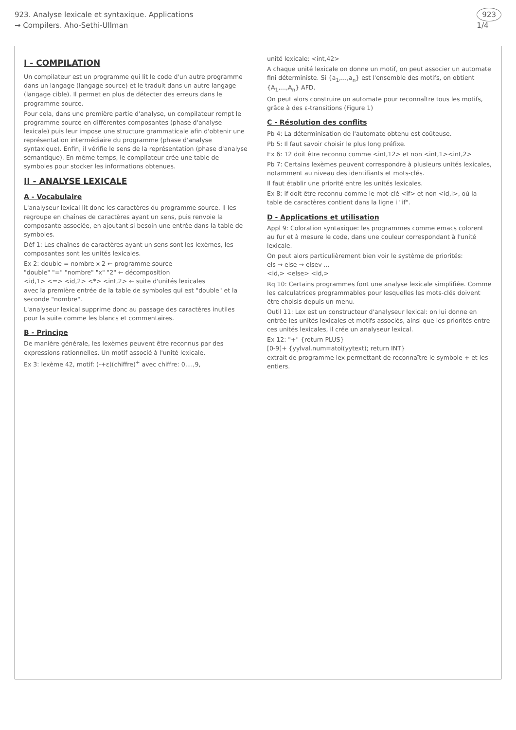923. Analyse lexicale et syntaxique. Applications
→ Compilers. Aho-Sethi-Ullman
923
1/4
I - COMPILATION
Un compilateur est un programme qui lit le code d'un autre programme dans un langage (langage source) et le traduit dans un autre langage (langage cible). Il permet en plus de détecter des erreurs dans le programme source.
Pour cela, dans une première partie d'analyse, un compilateur rompt le programme source en différentes composantes (phase d'analyse lexicale) puis leur impose une structure grammaticale afin d'obtenir une représentation intermédiaire du programme (phase d'analyse syntaxique). Enfin, il vérifie le sens de la représentation (phase d'analyse sémantique). En même temps, le compilateur crée une table de symboles pour stocker les informations obtenues.
II - ANALYSE LEXICALE
A - Vocabulaire
L'analyseur lexical lit donc les caractères du programme source. Il les regroupe en chaînes de caractères ayant un sens, puis renvoie la composante associée, en ajoutant si besoin une entrée dans la table de symboles.
Déf 1: Les chaînes de caractères ayant un sens sont les lexèmes, les composantes sont les unités lexicales.
Ex 2: double = nombre x 2 ← programme source
"double" "=" "nombre" "x" "2" ← décomposition
<id,1> <=> <id,2> <*> <int,2> ← suite d'unités lexicales
avec la première entrée de la table de symboles qui est "double" et la seconde "nombre".
L'analyseur lexical supprime donc au passage des caractères inutiles pour la suite comme les blancs et commentaires.
B - Principe
De manière générale, les lexèmes peuvent être reconnus par des expressions rationnelles. Un motif associé à l'unité lexicale.
Ex 3: lexème 42, motif: (-+ε)(chiffre)<sup>+</sup> avec chiffre: 0,...,9,
unité lexicale: <int,42>
A chaque unité lexicale on donne un motif, on peut associer un automate fini déterministe. Si {a<sub>1</sub>,...,a<sub>n</sub>} est l'ensemble des motifs, on obtient {A<sub>1</sub>,...,A<sub>n</sub>} AFD.
On peut alors construire un automate pour reconnaître tous les motifs, grâce à des ε-transitions (Figure 1)
C - Résolution des conflits
Pb 4: La déterminisation de l'automate obtenu est coûteuse.
Pb 5: Il faut savoir choisir le plus long préfixe.
Ex 6: 12 doit être reconnu comme <int,12> et non <int,1><int,2>
Pb 7: Certains lexèmes peuvent correspondre à plusieurs unités lexicales, notamment au niveau des identifiants et mots-clés.
Il faut établir une priorité entre les unités lexicales.
Ex 8: if doit être reconnu comme le mot-clé <if> et non <id,i>, où la table de caractères contient dans la ligne i "if".
D - Applications et utilisation
Appl 9: Coloration syntaxique: les programmes comme emacs colorent au fur et à mesure le code, dans une couleur correspondant à l'unité lexicale.
On peut alors particulièrement bien voir le système de priorités:
els → else → elsev ...
<id,> <else> <id,>
Rq 10: Certains programmes font une analyse lexicale simplifiée. Comme les calculatrices programmables pour lesquelles les mots-clés doivent être choisis depuis un menu.
Outil 11: Lex est un constructeur d'analyseur lexical: on lui donne en entrée les unités lexicales et motifs associés, ainsi que les priorités entre ces unités lexicales, il crée un analyseur lexical.
Ex 12: "+" {return PLUS}
[0-9]+ {yylval.num=atoi(yytext); return INT}
extrait de programme lex permettant de reconnaître le symbole + et les entiers.